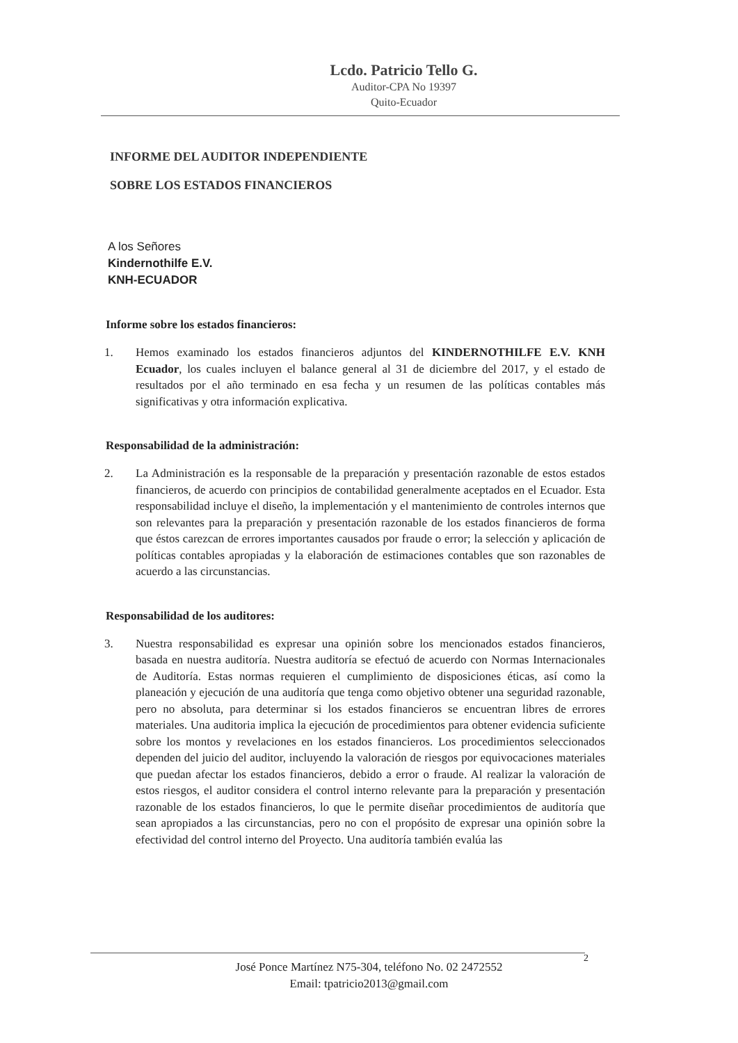Lcdo. Patricio Tello G.
Auditor-CPA No 19397
Quito-Ecuador
INFORME DEL AUDITOR INDEPENDIENTE
SOBRE LOS ESTADOS FINANCIEROS
A los Señores
Kindernothilfe E.V.
KNH-ECUADOR
Informe sobre los estados financieros:
1. Hemos examinado los estados financieros adjuntos del KINDERNOTHILFE E.V. KNH Ecuador, los cuales incluyen el balance general al 31 de diciembre del 2017, y el estado de resultados por el año terminado en esa fecha y un resumen de las políticas contables más significativas y otra información explicativa.
Responsabilidad de la administración:
2. La Administración es la responsable de la preparación y presentación razonable de estos estados financieros, de acuerdo con principios de contabilidad generalmente aceptados en el Ecuador. Esta responsabilidad incluye el diseño, la implementación y el mantenimiento de controles internos que son relevantes para la preparación y presentación razonable de los estados financieros de forma que éstos carezcan de errores importantes causados por fraude o error; la selección y aplicación de políticas contables apropiadas y la elaboración de estimaciones contables que son razonables de acuerdo a las circunstancias.
Responsabilidad de los auditores:
3. Nuestra responsabilidad es expresar una opinión sobre los mencionados estados financieros, basada en nuestra auditoría. Nuestra auditoría se efectuó de acuerdo con Normas Internacionales de Auditoría. Estas normas requieren el cumplimiento de disposiciones éticas, así como la planeación y ejecución de una auditoría que tenga como objetivo obtener una seguridad razonable, pero no absoluta, para determinar si los estados financieros se encuentran libres de errores materiales. Una auditoria implica la ejecución de procedimientos para obtener evidencia suficiente sobre los montos y revelaciones en los estados financieros. Los procedimientos seleccionados dependen del juicio del auditor, incluyendo la valoración de riesgos por equivocaciones materiales que puedan afectar los estados financieros, debido a error o fraude. Al realizar la valoración de estos riesgos, el auditor considera el control interno relevante para la preparación y presentación razonable de los estados financieros, lo que le permite diseñar procedimientos de auditoría que sean apropiados a las circunstancias, pero no con el propósito de expresar una opinión sobre la efectividad del control interno del Proyecto. Una auditoría también evalúa las
2
José Ponce Martínez N75-304, teléfono No. 02 2472552
Email: tpatricio2013@gmail.com